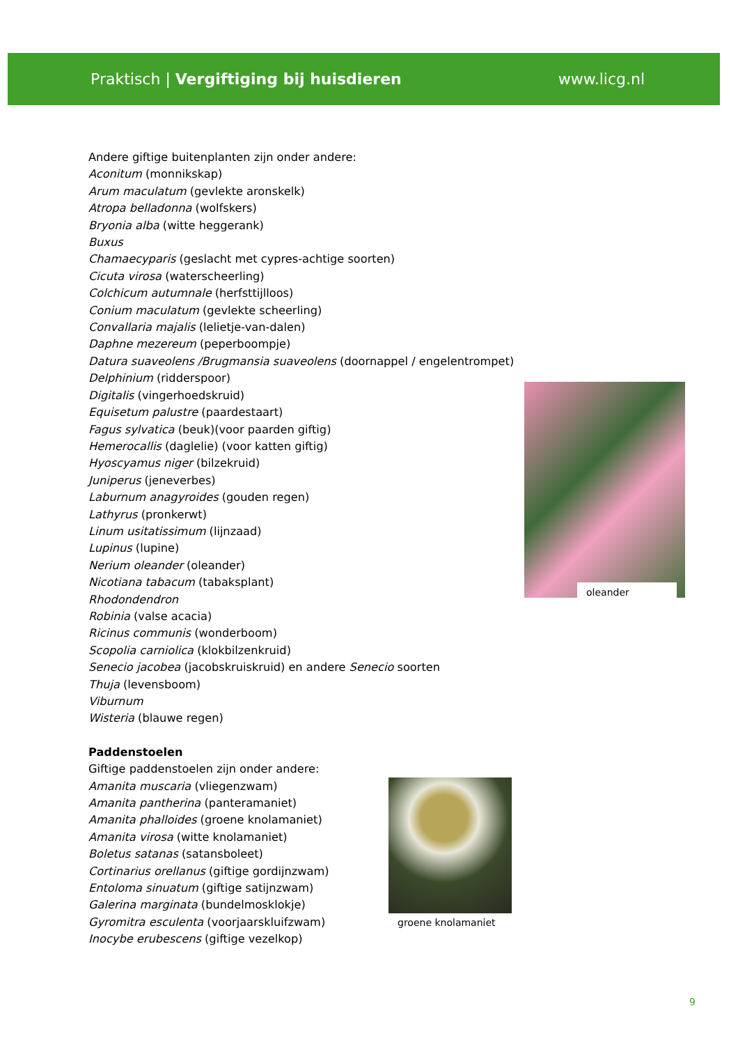Praktisch | Vergiftiging bij huisdieren
www.licg.nl
Andere giftige buitenplanten zijn onder andere:
Aconitum (monnikskap)
Arum maculatum (gevlekte aronskelk)
Atropa belladonna (wolfskers)
Bryonia alba (witte heggerank)
Buxus
Chamaecyparis (geslacht met cypres-achtige soorten)
Cicuta virosa (waterscheerling)
Colchicum autumnale (herfsttijlloos)
Conium maculatum (gevlekte scheerling)
Convallaria majalis (lelietje-van-dalen)
Daphne mezereum (peperboompje)
Datura suaveolens /Brugmansia suaveolens (doornappel / engelentrompet)
Delphinium (ridderspoor)
Digitalis (vingerhoedskruid)
Equisetum palustre (paardestaart)
Fagus sylvatica (beuk)(voor paarden giftig)
Hemerocallis (daglelie) (voor katten giftig)
Hyoscyamus niger (bilzekruid)
Juniperus (jeneverbes)
Laburnum anagyroides (gouden regen)
Lathyrus (pronkerwt)
Linum usitatissimum (lijnzaad)
Lupinus (lupine)
Nerium oleander (oleander)
Nicotiana tabacum (tabaksplant)
Rhodondendron
Robinia (valse acacia)
Ricinus communis (wonderboom)
Scopolia carniolica (klokbilzenkruid)
Senecio jacobea (jacobskruiskruid) en andere Senecio soorten
Thuja (levensboom)
Viburnum
Wisteria (blauwe regen)
Paddenstoelen
Giftige paddenstoelen zijn onder andere:
Amanita muscaria (vliegenzwam)
Amanita pantherina (panteramaniet)
Amanita phalloides (groene knolamaniet)
Amanita virosa (witte knolamaniet)
Boletus satanas (satansboleet)
Cortinarius orellanus (giftige gordijnzwam)
Entoloma sinuatum (giftige satijnzwam)
Galerina marginata (bundelmosklokje)
Gyromitra esculenta (voorjaarskluifzwam)
Inocybe erubescens (giftige vezelkop)
oleander
groene knolamaniet
9